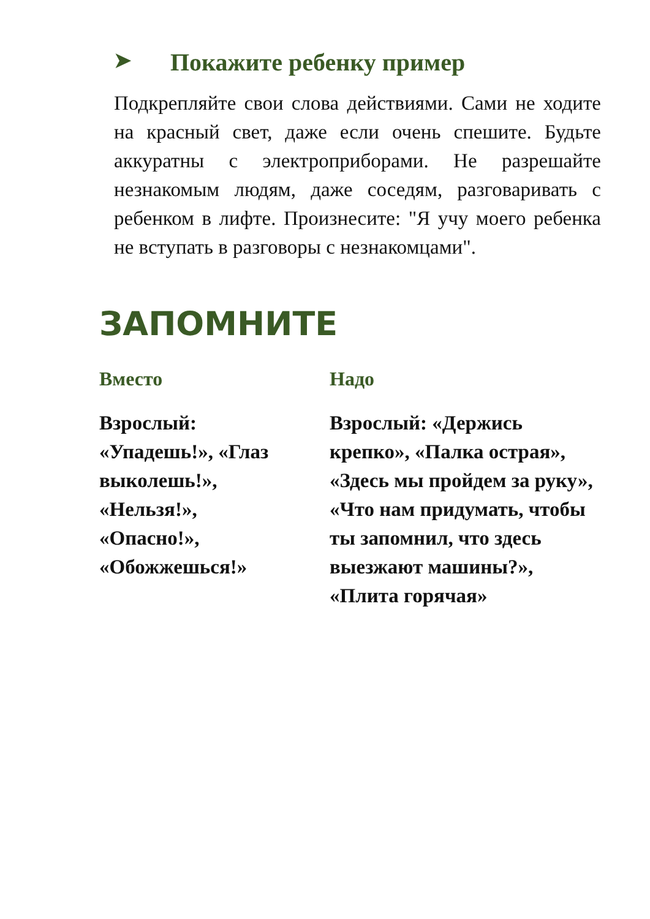➤ Покажите ребенку пример
Подкрепляйте свои слова действиями. Сами не ходите на красный свет, даже если очень спешите. Будьте аккуратны с электроприборами. Не разрешайте незнакомым людям, даже соседям, разговаривать с ребенком в лифте. Произнесите: "Я учу моего ребенка не вступать в разговоры с незнакомцами".
ЗАПОМНИТЕ
Вместо
Взрослый:
«Упадешь!», «Глаз выколешь!»,
«Нельзя!»,
«Опасно!»,
«Обожжешься!»
Надо
Взрослый: «Держись крепко», «Палка острая», «Здесь мы пройдем за руку», «Что нам придумать, чтобы ты запомнил, что здесь выезжают машины?», «Плита горячая»